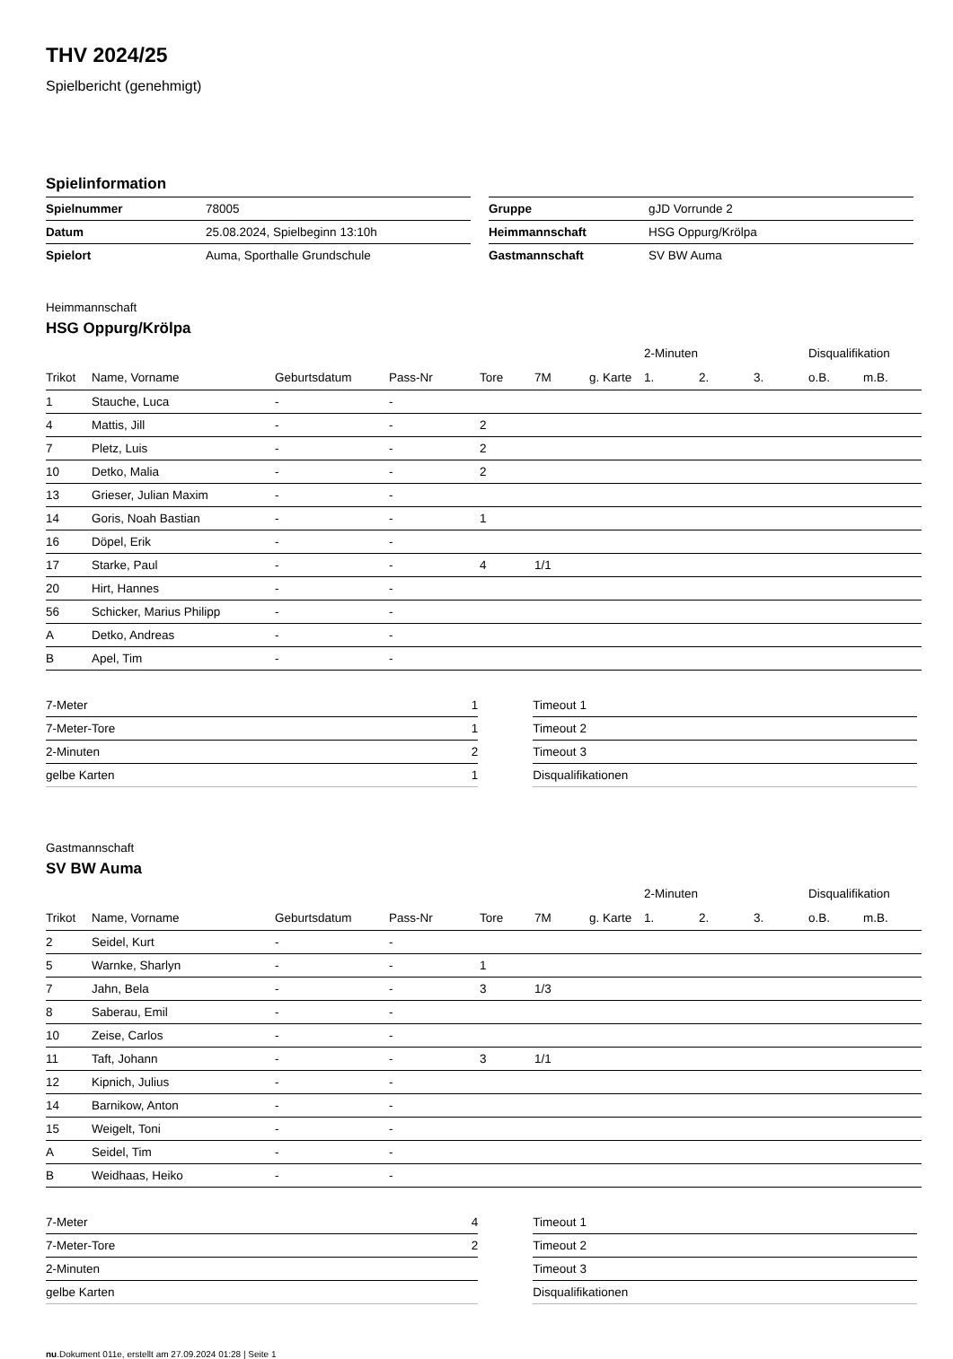THV 2024/25
Spielbericht (genehmigt)
Spielinformation
| Spielnummer | 78005 |
| Datum | 25.08.2024, Spielbeginn 13:10h |
| Spielort | Auma, Sporthalle Grundschule |
| Gruppe | gJD Vorrunde 2 |
| Heimmannschaft | HSG Oppurg/Krölpa |
| Gastmannschaft | SV BW Auma |
Heimmannschaft
HSG Oppurg/Krölpa
| | | | | | | | 2-Minuten | | | Disqualifikation | |
| --- | --- | --- | --- | --- | --- | --- | --- | --- | --- | --- | --- |
| Trikot | Name, Vorname | Geburtsdatum | Pass-Nr | Tore | 7M | g. Karte | 1. | 2. | 3. | o.B. | m.B. |
| 1 | Stauche, Luca | - | - | | | | | | | | |
| 4 | Mattis, Jill | - | - | 2 | | | | | | | |
| 7 | Pletz, Luis | - | - | 2 | | | | | | | |
| 10 | Detko, Malia | - | - | 2 | | | | | | | |
| 13 | Grieser, Julian Maxim | - | - | | | | | | | | |
| 14 | Goris, Noah Bastian | - | - | 1 | | | | | | | |
| 16 | Döpel, Erik | - | - | | | | | | | | |
| 17 | Starke, Paul | - | - | 4 | 1/1 | | | | | | |
| 20 | Hirt, Hannes | - | - | | | | | | | | |
| 56 | Schicker, Marius Philipp | - | - | | | | | | | | |
| A | Detko, Andreas | - | - | | | | | | | | |
| B | Apel, Tim | - | - | | | | | | | | |
| 7-Meter | 1 |
| 7-Meter-Tore | 1 |
| 2-Minuten | 2 |
| gelbe Karten | 1 |
| Timeout 1 |
| Timeout 2 |
| Timeout 3 |
| Disqualifikationen |
Gastmannschaft
SV BW Auma
| | | | | | | | 2-Minuten | | | Disqualifikation | |
| --- | --- | --- | --- | --- | --- | --- | --- | --- | --- | --- | --- |
| Trikot | Name, Vorname | Geburtsdatum | Pass-Nr | Tore | 7M | g. Karte | 1. | 2. | 3. | o.B. | m.B. |
| 2 | Seidel, Kurt | - | - | | | | | | | | |
| 5 | Warnke, Sharlyn | - | - | 1 | | | | | | | |
| 7 | Jahn, Bela | - | - | 3 | 1/3 | | | | | | |
| 8 | Saberau, Emil | - | - | | | | | | | | |
| 10 | Zeise, Carlos | - | - | | | | | | | | |
| 11 | Taft, Johann | - | - | 3 | 1/1 | | | | | | |
| 12 | Kipnich, Julius | - | - | | | | | | | | |
| 14 | Barnikow, Anton | - | - | | | | | | | | |
| 15 | Weigelt, Toni | - | - | | | | | | | | |
| A | Seidel, Tim | - | - | | | | | | | | |
| B | Weidhaas, Heiko | - | - | | | | | | | | |
| 7-Meter | 4 |
| 7-Meter-Tore | 2 |
| 2-Minuten | |
| gelbe Karten | |
| Timeout 1 |
| Timeout 2 |
| Timeout 3 |
| Disqualifikationen |
nu.Dokument 011e, erstellt am 27.09.2024 01:28 | Seite 1